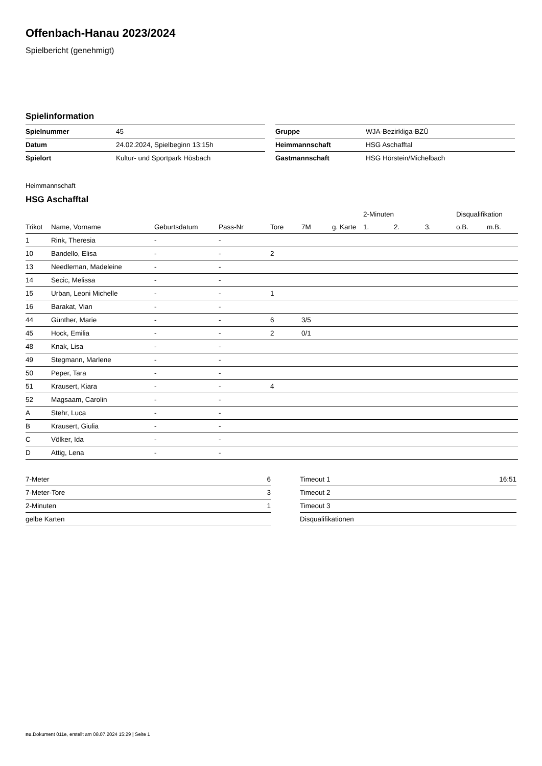Offenbach-Hanau 2023/2024
Spielbericht (genehmigt)
Spielinformation
| Spielnummer | 45 |
| Datum | 24.02.2024, Spielbeginn 13:15h |
| Spielort | Kultur- und Sportpark Hösbach |
| Gruppe | WJA-Bezirkliga-BZÜ |
| Heimmannschaft | HSG Aschafftal |
| Gastmannschaft | HSG Hörstein/Michelbach |
Heimmannschaft
HSG Aschafftal
| | | | | | | | 2-Minuten | | | Disqualifikation | |
| --- | --- | --- | --- | --- | --- | --- | --- | --- | --- | --- | --- |
| Trikot | Name, Vorname | Geburtsdatum | Pass-Nr | Tore | 7M | g. Karte | 1. | 2. | 3. | o.B. | m.B. |
| 1 | Rink, Theresia | - | - | | | | | | | | |
| 10 | Bandello, Elisa | - | - | 2 | | | | | | | |
| 13 | Needleman, Madeleine | - | - | | | | | | | | |
| 14 | Secic, Melissa | - | - | | | | | | | | |
| 15 | Urban, Leoni Michelle | - | - | 1 | | | | | | | |
| 16 | Barakat, Vian | - | - | | | | | | | | |
| 44 | Günther, Marie | - | - | 6 | 3/5 | | | | | | |
| 45 | Hock, Emilia | - | - | 2 | 0/1 | | | | | | |
| 48 | Knak, Lisa | - | - | | | | | | | | |
| 49 | Stegmann, Marlene | - | - | | | | | | | | |
| 50 | Peper, Tara | - | - | | | | | | | | |
| 51 | Krausert, Kiara | - | - | 4 | | | | | | | |
| 52 | Magsaam, Carolin | - | - | | | | | | | | |
| A | Stehr, Luca | - | - | | | | | | | | |
| B | Krausert, Giulia | - | - | | | | | | | | |
| C | Völker, Ida | - | - | | | | | | | | |
| D | Attig, Lena | - | - | | | | | | | | |
| 7-Meter | 6 |
| 7-Meter-Tore | 3 |
| 2-Minuten | 1 |
| gelbe Karten | |
| Timeout 1 | 16:51 |
| Timeout 2 | |
| Timeout 3 | |
| Disqualifikationen | |
nu.Dokument 011e, erstellt am 08.07.2024 15:29 | Seite 1